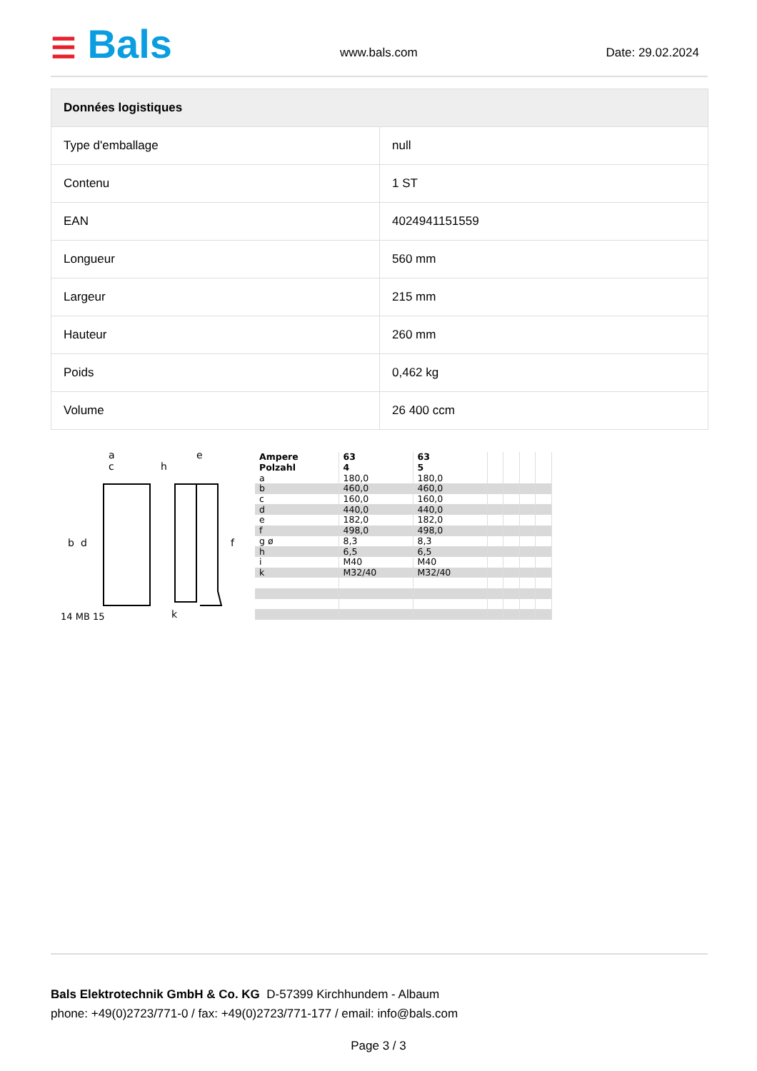☰ Bals www.bals.com Date: 29.02.2024
| Données logistiques | |
| --- | --- |
| Type d'emballage | null |
| Contenu | 1 ST |
| EAN | 4024941151559 |
| Longueur | 560 mm |
| Largeur | 215 mm |
| Hauteur | 260 mm |
| Poids | 0,462 kg |
| Volume | 26 400 ccm |
a
c
h
e
b
d
f
k
14 MB 15
| Ampere | 63 | 63 | | | | |
| Polzahl | 4 | 5 | | | | |
| a | 180,0 | 180,0 | | | | |
| b | 460,0 | 460,0 | | | | |
| c | 160,0 | 160,0 | | | | |
| d | 440,0 | 440,0 | | | | |
| e | 182,0 | 182,0 | | | | |
| f | 498,0 | 498,0 | | | | |
| g ø | 8,3 | 8,3 | | | | |
| h | 6,5 | 6,5 | | | | |
| i | M40 | M40 | | | | |
| k | M32/40 | M32/40 | | | | |
Bals Elektrotechnik GmbH & Co. KG D-57399 Kirchhundem - Albaum
phone: +49(0)2723/771-0 / fax: +49(0)2723/771-177 / email: info@bals.com
Page 3 / 3